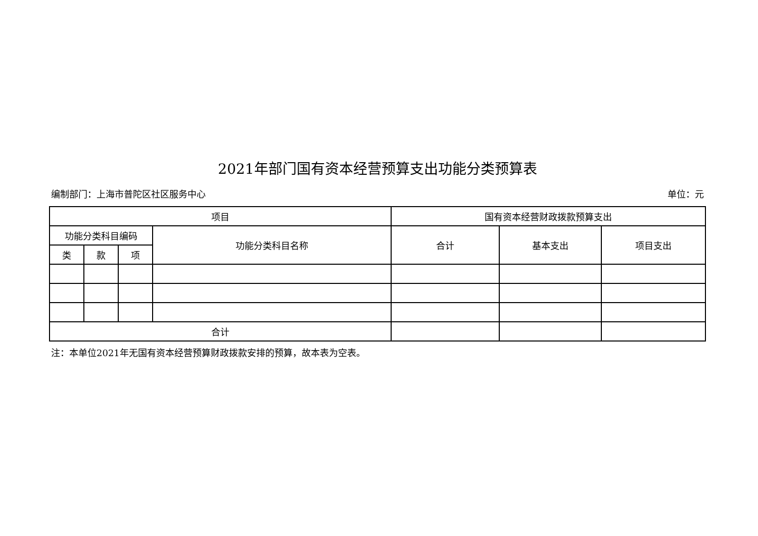2021年部门国有资本经营预算支出功能分类预算表
编制部门：上海市普陀区社区服务中心 单位：元
| 项目 | | | | 国有资本经营财政拨款预算支出 | | |
| --- | --- | --- | --- | --- | --- | --- |
| 功能分类科目编码 | | | 功能分类科目名称 | 合计 | 基本支出 | 项目支出 |
| 类 | 款 | 项 | | | | |
| 合计 | | | | | | |
注：本单位2021年无国有资本经营预算财政拨款安排的预算，故本表为空表。